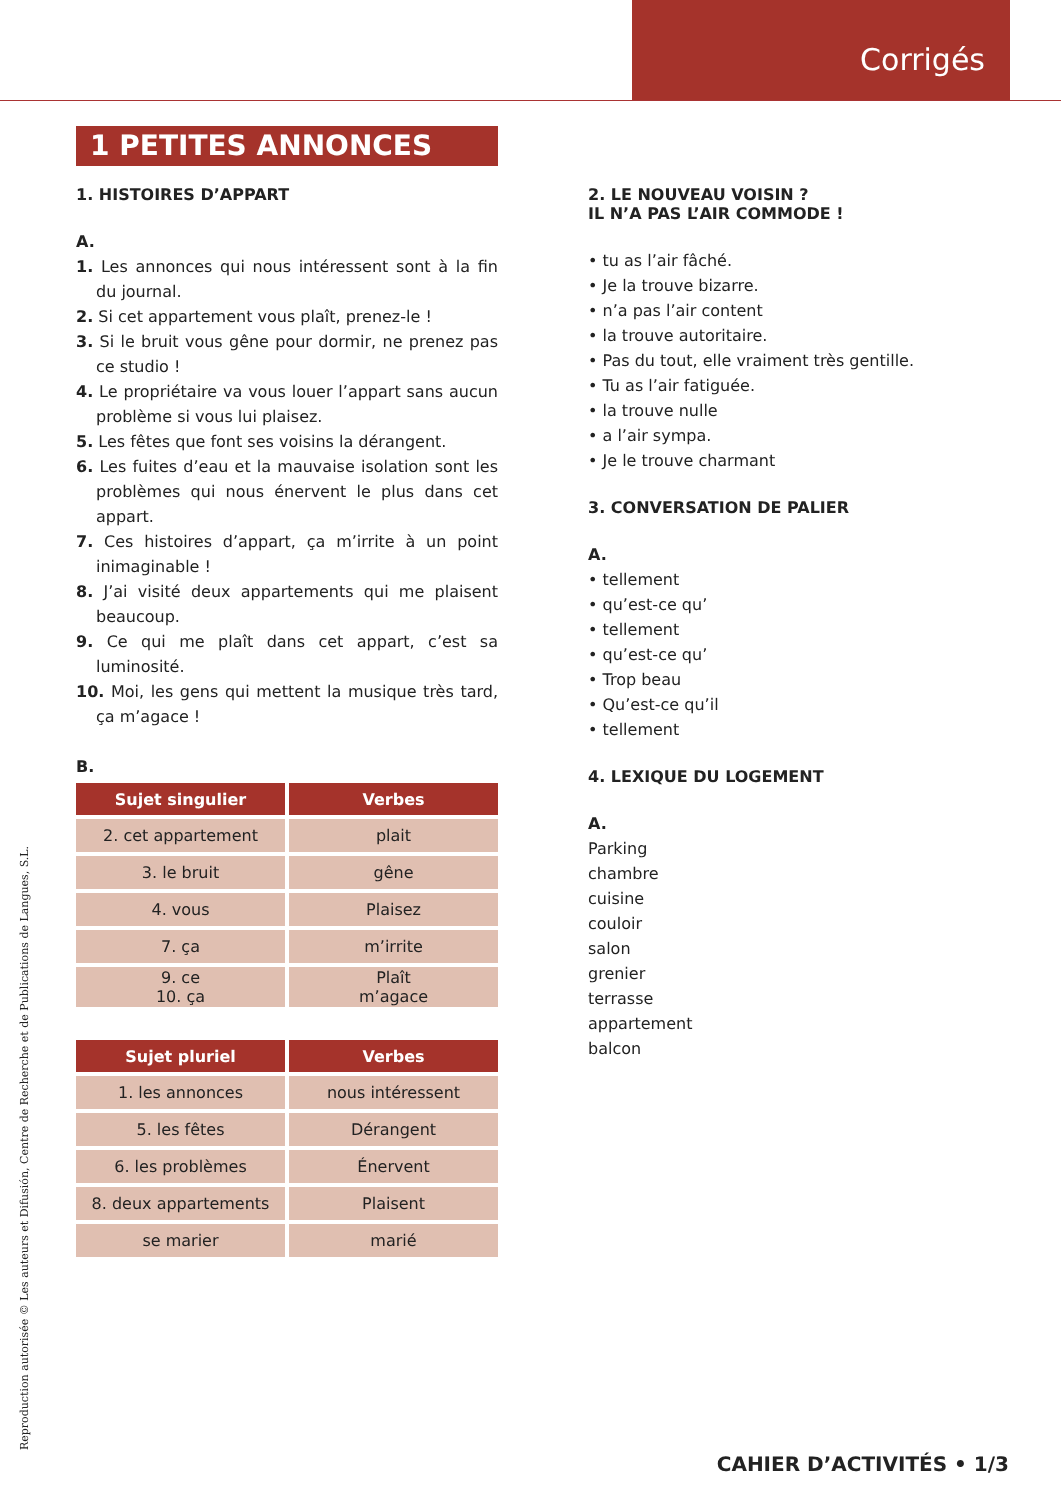Corrigés
1 PETITES ANNONCES
1. HISTOIRES D’APPART
A.
1. Les annonces qui nous intéressent sont à la fin du journal.
2. Si cet appartement vous plaît, prenez-le !
3. Si le bruit vous gêne pour dormir, ne prenez pas ce studio !
4. Le propriétaire va vous louer l’appart sans aucun problème si vous lui plaisez.
5. Les fêtes que font ses voisins la dérangent.
6. Les fuites d’eau et la mauvaise isolation sont les problèmes qui nous énervent le plus dans cet appart.
7. Ces histoires d’appart, ça m’irrite à un point inimaginable !
8. J’ai visité deux appartements qui me plaisent beaucoup.
9. Ce qui me plaît dans cet appart, c’est sa luminosité.
10. Moi, les gens qui mettent la musique très tard, ça m’agace !
B.
| Sujet singulier | Verbes |
| --- | --- |
| 2. cet appartement | plait |
| 3. le bruit | gêne |
| 4. vous | Plaisez |
| 7. ça | m’irrite |
| 9. ce 10. ça | Plaît m’agace |
| Sujet pluriel | Verbes |
| --- | --- |
| 1. les annonces | nous intéressent |
| 5. les fêtes | Dérangent |
| 6. les problèmes | Énervent |
| 8. deux appartements | Plaisent |
| se marier | marié |
2. LE NOUVEAU VOISIN ?
IL N’A PAS L’AIR COMMODE !
• tu as l’air fâché.
• Je la trouve bizarre.
• n’a pas l’air content
• la trouve autoritaire.
• Pas du tout, elle vraiment très gentille.
• Tu as l’air fatiguée.
• la trouve nulle
• a l’air sympa.
• Je le trouve charmant
3. CONVERSATION DE PALIER
A.
• tellement
• qu’est-ce qu’
• tellement
• qu’est-ce qu’
• Trop beau
• Qu’est-ce qu’il
• tellement
4. LEXIQUE DU LOGEMENT
A.
Parking
chambre
cuisine
couloir
salon
grenier
terrasse
appartement
balcon
Reproduction autorisée © Les auteurs et Difusión, Centre de Recherche et de Publications de Langues, S.L. CAHIER D’ACTIVITÉS • 1/3